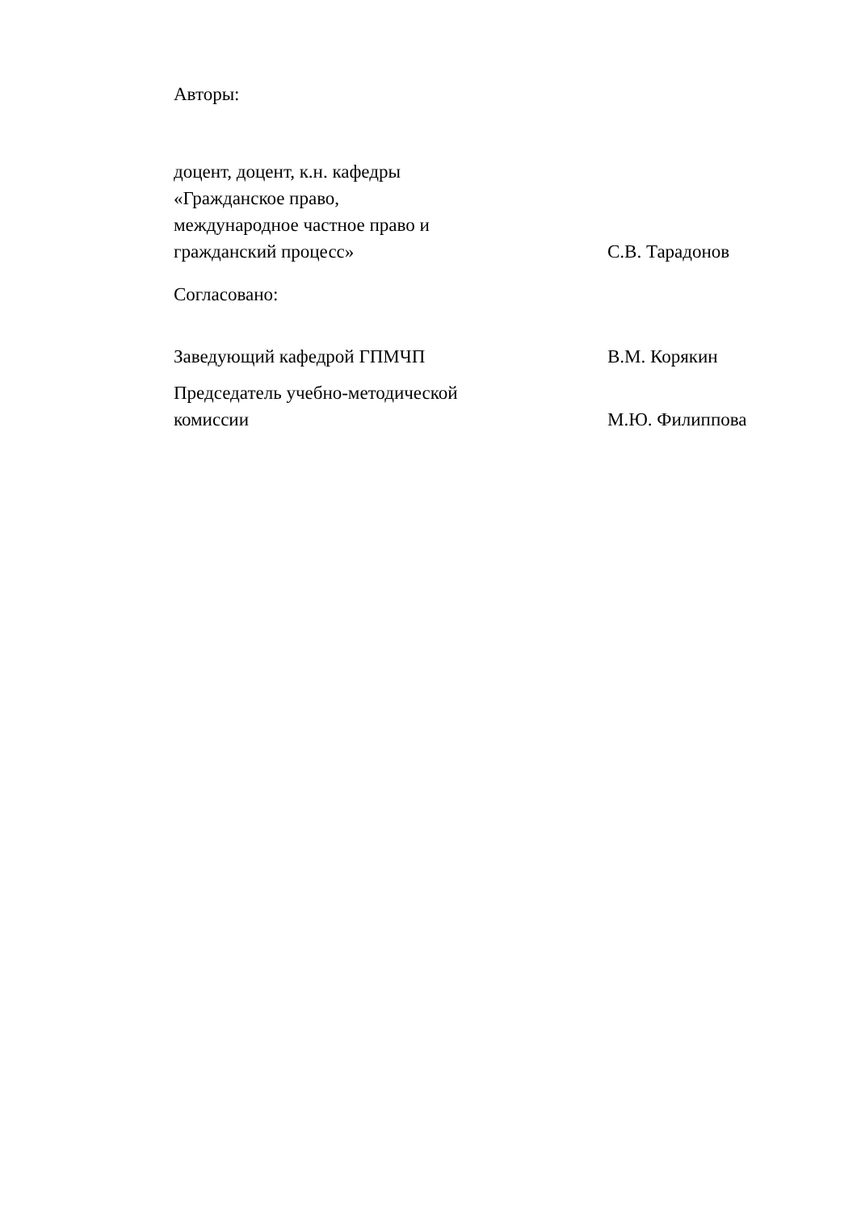Авторы:
доцент, доцент, к.н. кафедры
«Гражданское право,
международное частное право и
гражданский процесс»
С.В. Тарадонов
Согласовано:
Заведующий кафедрой ГПМЧП
В.М. Корякин
Председатель учебно-методической
комиссии
М.Ю. Филиппова